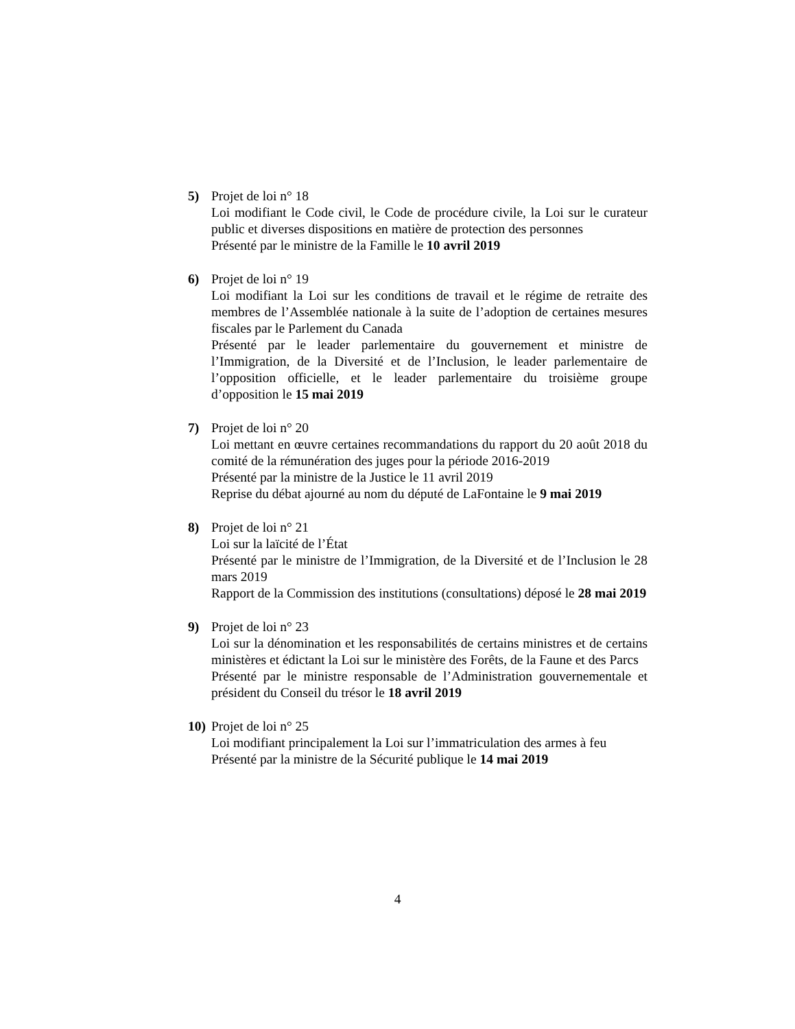5) Projet de loi n° 18
Loi modifiant le Code civil, le Code de procédure civile, la Loi sur le curateur public et diverses dispositions en matière de protection des personnes
Présenté par le ministre de la Famille le 10 avril 2019
6) Projet de loi n° 19
Loi modifiant la Loi sur les conditions de travail et le régime de retraite des membres de l’Assemblée nationale à la suite de l’adoption de certaines mesures fiscales par le Parlement du Canada
Présenté par le leader parlementaire du gouvernement et ministre de l’Immigration, de la Diversité et de l’Inclusion, le leader parlementaire de l’opposition officielle, et le leader parlementaire du troisième groupe d’opposition le 15 mai 2019
7) Projet de loi n° 20
Loi mettant en œuvre certaines recommandations du rapport du 20 août 2018 du comité de la rémunération des juges pour la période 2016-2019
Présenté par la ministre de la Justice le 11 avril 2019
Reprise du débat ajourné au nom du député de LaFontaine le 9 mai 2019
8) Projet de loi n° 21
Loi sur la laïcité de l’État
Présenté par le ministre de l’Immigration, de la Diversité et de l’Inclusion le 28 mars 2019
Rapport de la Commission des institutions (consultations) déposé le 28 mai 2019
9) Projet de loi n° 23
Loi sur la dénomination et les responsabilités de certains ministres et de certains ministères et édictant la Loi sur le ministère des Forêts, de la Faune et des Parcs
Présenté par le ministre responsable de l’Administration gouvernementale et président du Conseil du trésor le 18 avril 2019
10)
Projet de loi n° 25
Loi modifiant principalement la Loi sur l’immatriculation des armes à feu
Présenté par la ministre de la Sécurité publique le 14 mai 2019
4